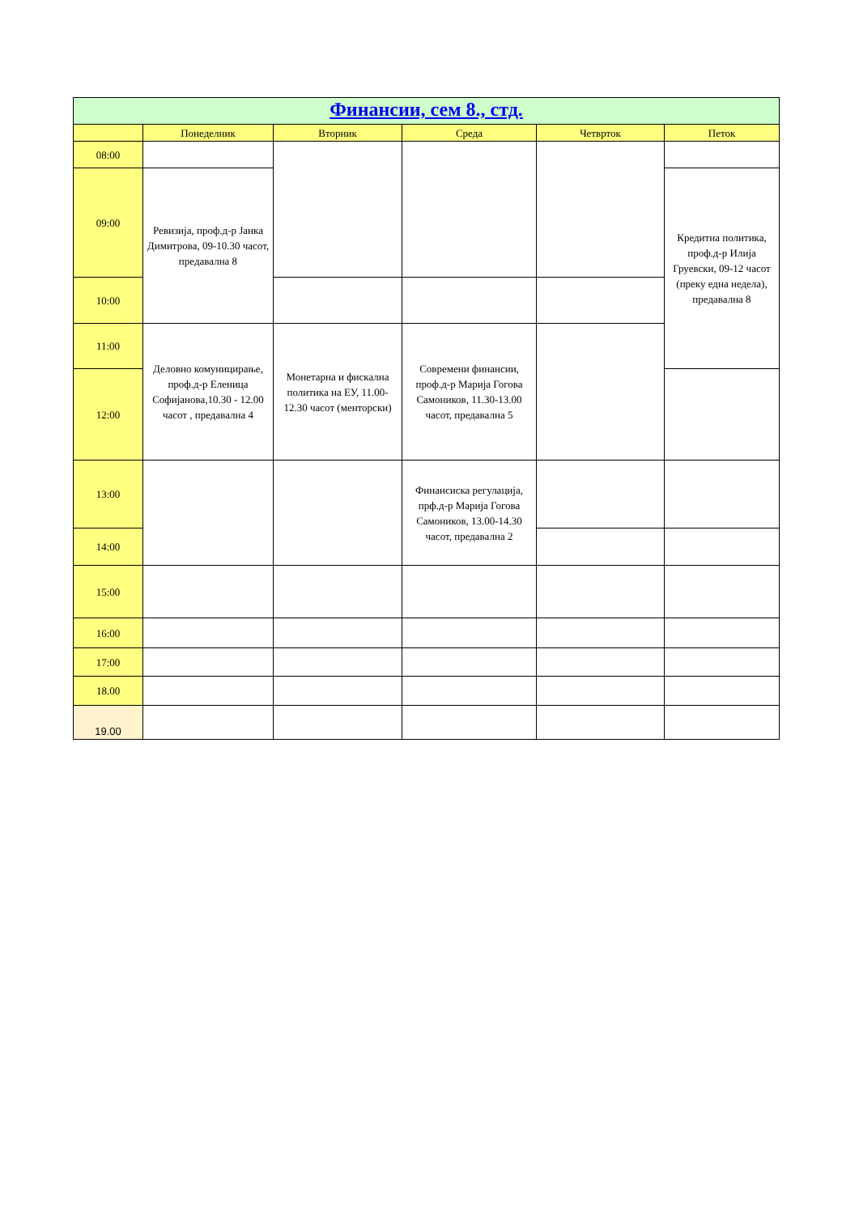| Финансии, сем 8., стд. | | | | | |
| | Понеделник | Вторник | Среда | Четврток | Петок |
| 08:00 | | | | | |
| 09:00 | Ревизија, проф.д-р Јанка Димитрова, 09-10.30 часот, предавална 8 | | | | Кредитна политика, проф.д-р Илија Груевски, 09-12 часот (преку една недела), предавална 8 |
| 10:00 | | | | | |
| 11:00 | Деловно комуницирање, проф.д-р Еленица Софијанова,10.30 - 12.00 часот , предавална 4 | Монетарна и фискална политика на ЕУ, 11.00-12.30 часот (менторски) | Современи финансии, проф.д-р Марија Гогова Самоников, 11.30-13.00 часот, предавална 5 | | |
| 12:00 | | | | | |
| 13:00 | | | Финансиска регулација, прф.д-р Марија Гогова Самоников, 13.00-14.30 часот, предавална 2 | | |
| 14:00 | | | | | |
| 15:00 | | | | | |
| 16:00 | | | | | |
| 17:00 | | | | | |
| 18.00 | | | | | |
| 19.00 | | | | | |